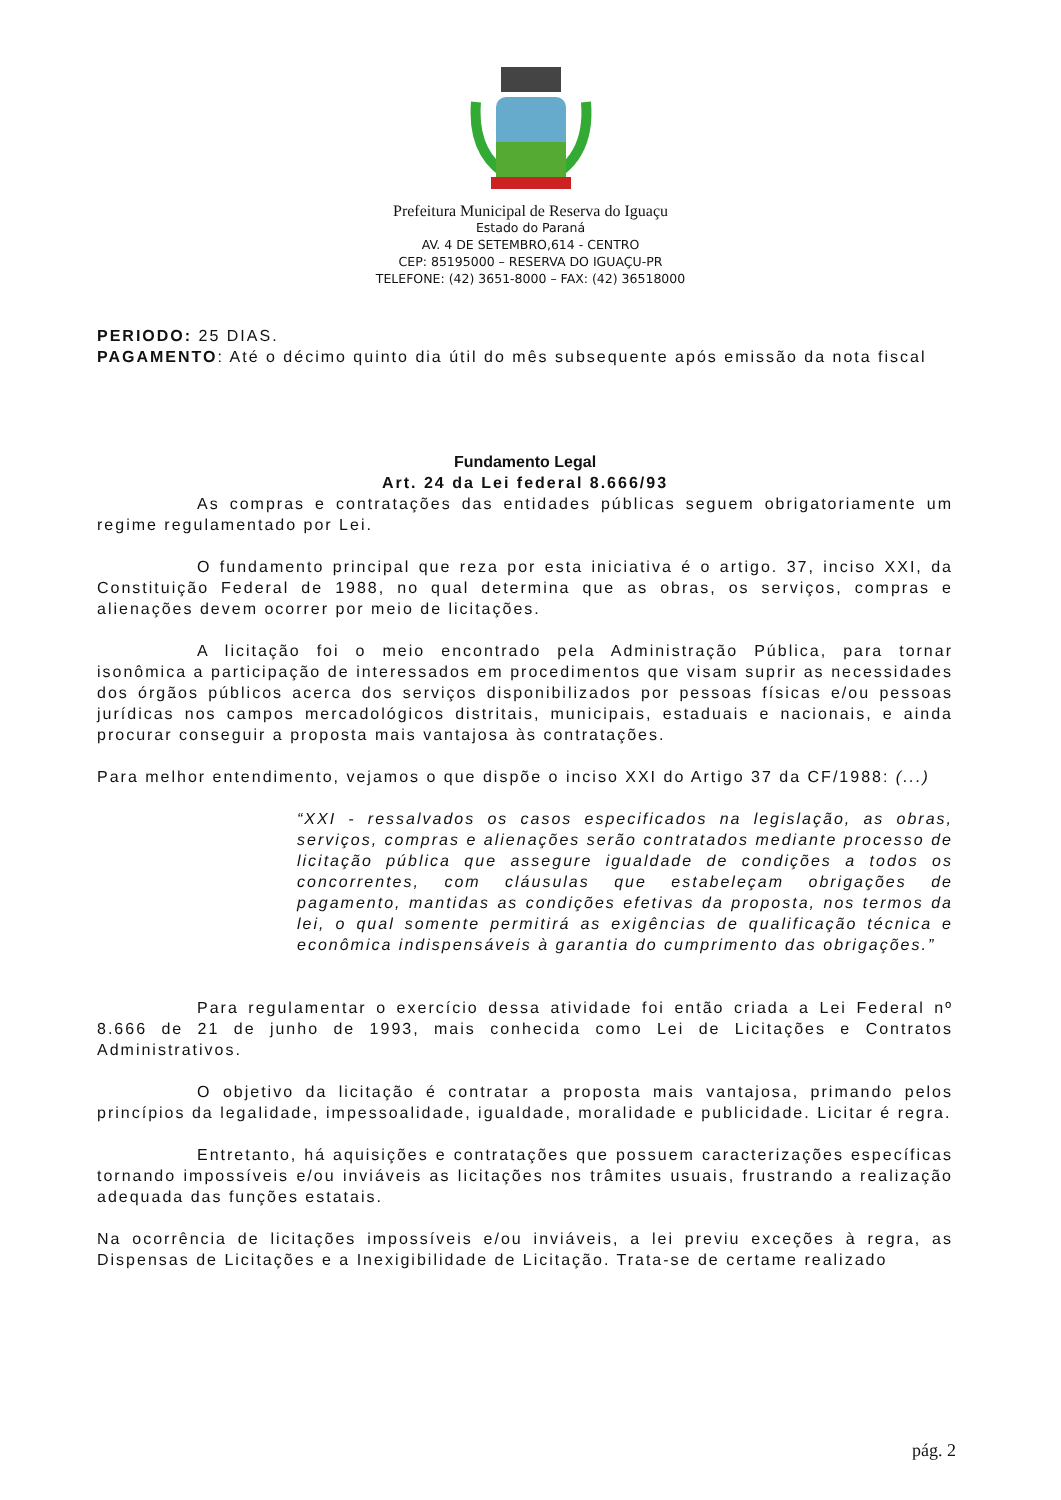Prefeitura Municipal de Reserva do Iguaçu
Estado do Paraná
AV. 4 DE SETEMBRO,614 - CENTRO
CEP: 85195000 – RESERVA DO IGUAÇU-PR
TELEFONE: (42) 3651-8000 – FAX: (42) 36518000
PERIODO: 25 DIAS.
PAGAMENTO: Até o décimo quinto dia útil do mês subsequente após emissão da nota fiscal
Fundamento Legal
Art. 24 da Lei federal 8.666/93
As compras e contratações das entidades públicas seguem obrigatoriamente um regime regulamentado por Lei.
O fundamento principal que reza por esta iniciativa é o artigo. 37, inciso XXI, da Constituição Federal de 1988, no qual determina que as obras, os serviços, compras e alienações devem ocorrer por meio de licitações.
A licitação foi o meio encontrado pela Administração Pública, para tornar isonômica a participação de interessados em procedimentos que visam suprir as necessidades dos órgãos públicos acerca dos serviços disponibilizados por pessoas físicas e/ou pessoas jurídicas nos campos mercadológicos distritais, municipais, estaduais e nacionais, e ainda procurar conseguir a proposta mais vantajosa às contratações.
Para melhor entendimento, vejamos o que dispõe o inciso XXI do Artigo 37 da CF/1988: (...)
“XXI - ressalvados os casos especificados na legislação, as obras, serviços, compras e alienações serão contratados mediante processo de licitação pública que assegure igualdade de condições a todos os concorrentes, com cláusulas que estabeleçam obrigações de pagamento, mantidas as condições efetivas da proposta, nos termos da lei, o qual somente permitirá as exigências de qualificação técnica e econômica indispensáveis à garantia do cumprimento das obrigações.”
Para regulamentar o exercício dessa atividade foi então criada a Lei Federal nº 8.666 de 21 de junho de 1993, mais conhecida como Lei de Licitações e Contratos Administrativos.
O objetivo da licitação é contratar a proposta mais vantajosa, primando pelos princípios da legalidade, impessoalidade, igualdade, moralidade e publicidade. Licitar é regra.
Entretanto, há aquisições e contratações que possuem caracterizações específicas tornando impossíveis e/ou inviáveis as licitações nos trâmites usuais, frustrando a realização adequada das funções estatais.
Na ocorrência de licitações impossíveis e/ou inviáveis, a lei previu exceções à regra, as Dispensas de Licitações e a Inexigibilidade de Licitação. Trata-se de certame realizado
pág. 2